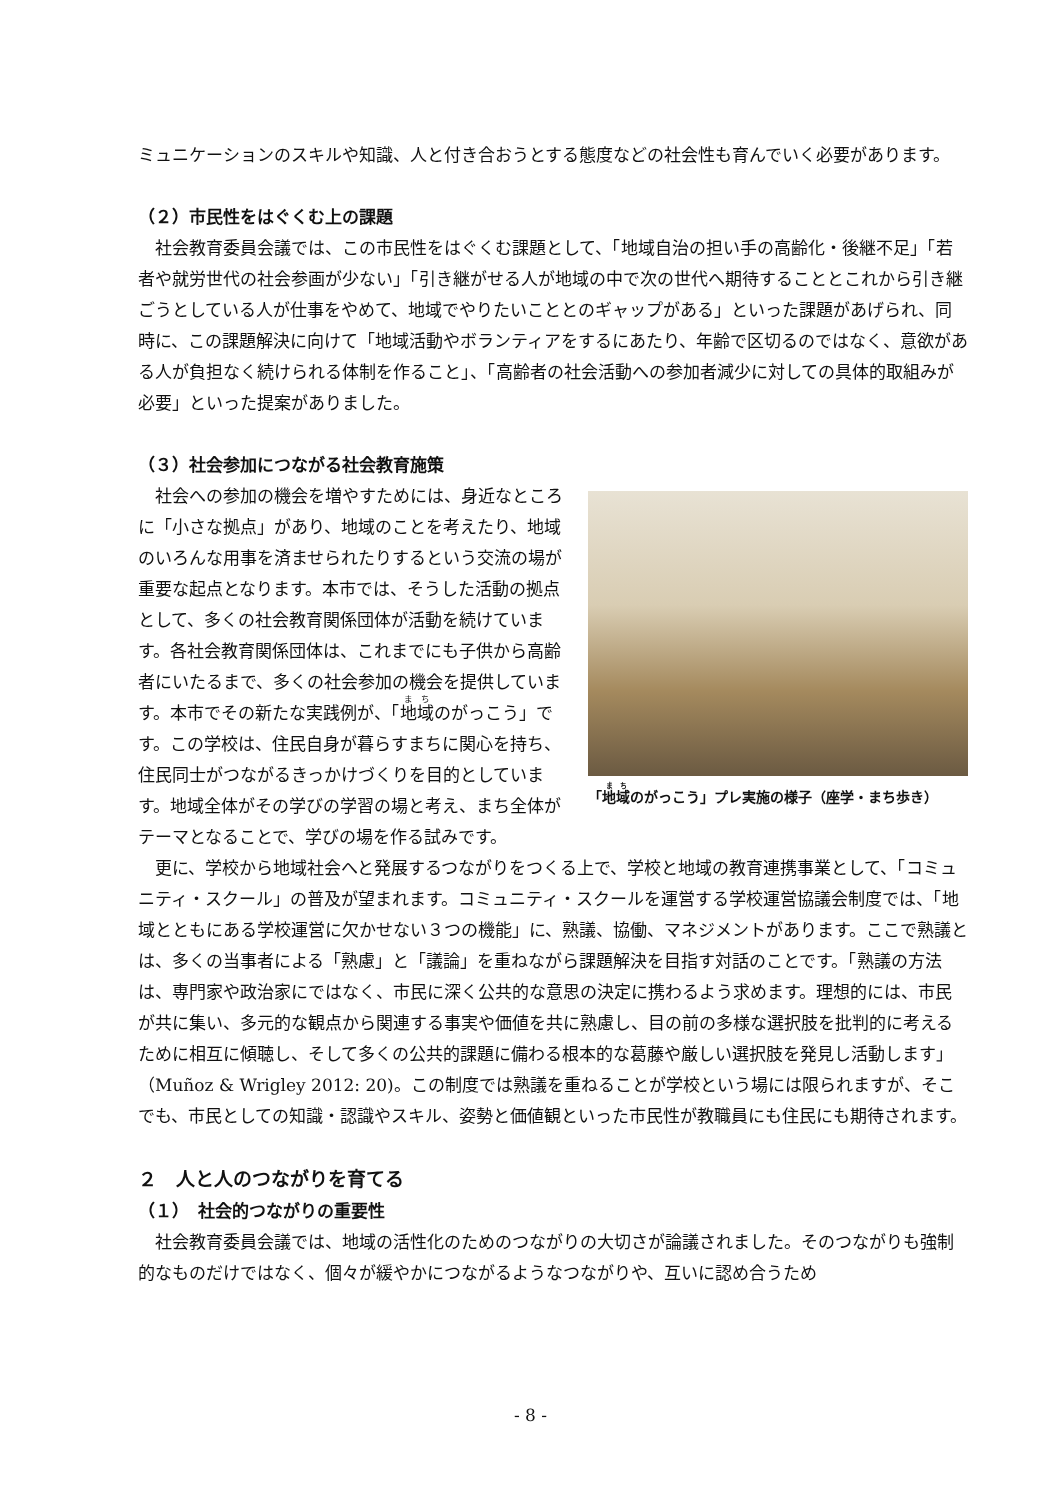ミュニケーションのスキルや知識、人と付き合おうとする態度などの社会性も育んでいく必要があります。
（２）市民性をはぐくむ上の課題
　社会教育委員会議では、この市民性をはぐくむ課題として、「地域自治の担い手の高齢化・後継不足」「若者や就労世代の社会参画が少ない」「引き継がせる人が地域の中で次の世代へ期待することとこれから引き継ごうとしている人が仕事をやめて、地域でやりたいこととのギャップがある」といった課題があげられ、同時に、この課題解決に向けて「地域活動やボランティアをするにあたり、年齢で区切るのではなく、意欲がある人が負担なく続けられる体制を作ること」、「高齢者の社会活動への参加者減少に対しての具体的取組みが必要」といった提案がありました。
（３）社会参加につながる社会教育施策
　社会への参加の機会を増やすためには、身近なところに「小さな拠点」があり、地域のことを考えたり、地域のいろんな用事を済ませられたりするという交流の場が重要な起点となります。本市では、そうした活動の拠点として、多くの社会教育関係団体が活動を続けています。各社会教育関係団体は、これまでにも子供から高齢者にいたるまで、多くの社会参加の機会を提供しています。本市でその新たな実践例が、「地域のがっこう」です。この学校は、住民自身が暮らすまちに関心を持ち、住民同士がつながるきっかけづくりを目的としています。地域全体がその学びの学習の場と考え、まち全体がテーマとなることで、学びの場を作る試みです。
「地域のがっこう」プレ実施の様子（座学・まち歩き）
　更に、学校から地域社会へと発展するつながりをつくる上で、学校と地域の教育連携事業として、「コミュニティ・スクール」の普及が望まれます。コミュニティ・スクールを運営する学校運営協議会制度では、「地域とともにある学校運営に欠かせない３つの機能」に、熟議、協働、マネジメントがあります。ここで熟議とは、多くの当事者による「熟慮」と「議論」を重ねながら課題解決を目指す対話のことです。「熟議の方法は、専門家や政治家にではなく、市民に深く公共的な意思の決定に携わるよう求めます。理想的には、市民が共に集い、多元的な観点から関連する事実や価値を共に熟慮し、目の前の多様な選択肢を批判的に考えるために相互に傾聴し、そして多くの公共的課題に備わる根本的な葛藤や厳しい選択肢を発見し活動します」（Muñoz & Wrigley 2012: 20)。この制度では熟議を重ねることが学校という場には限られますが、そこでも、市民としての知識・認識やスキル、姿勢と価値観といった市民性が教職員にも住民にも期待されます。
２　人と人のつながりを育てる
（１）　社会的つながりの重要性
　社会教育委員会議では、地域の活性化のためのつながりの大切さが論議されました。そのつながりも強制的なものだけではなく、個々が緩やかにつながるようなつながりや、互いに認め合うため
- 8 -